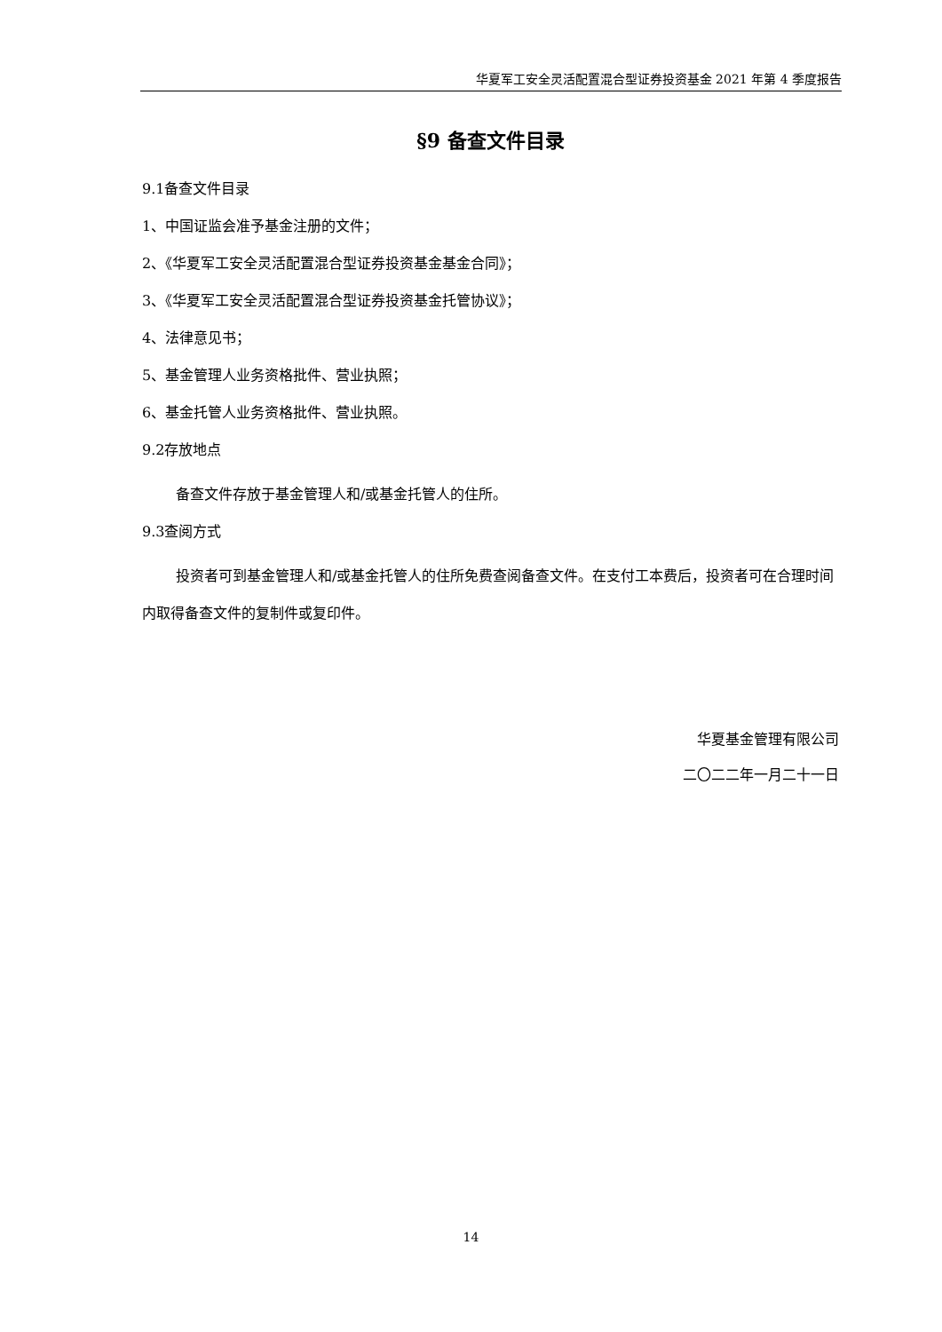华夏军工安全灵活配置混合型证券投资基金 2021 年第 4 季度报告
§9 备查文件目录
9.1备查文件目录
1、中国证监会准予基金注册的文件；
2、《华夏军工安全灵活配置混合型证券投资基金基金合同》；
3、《华夏军工安全灵活配置混合型证券投资基金托管协议》；
4、法律意见书；
5、基金管理人业务资格批件、营业执照；
6、基金托管人业务资格批件、营业执照。
9.2存放地点
备查文件存放于基金管理人和/或基金托管人的住所。
9.3查阅方式
投资者可到基金管理人和/或基金托管人的住所免费查阅备查文件。在支付工本费后，投资者可在合理时间内取得备查文件的复制件或复印件。
华夏基金管理有限公司
二〇二二年一月二十一日
14